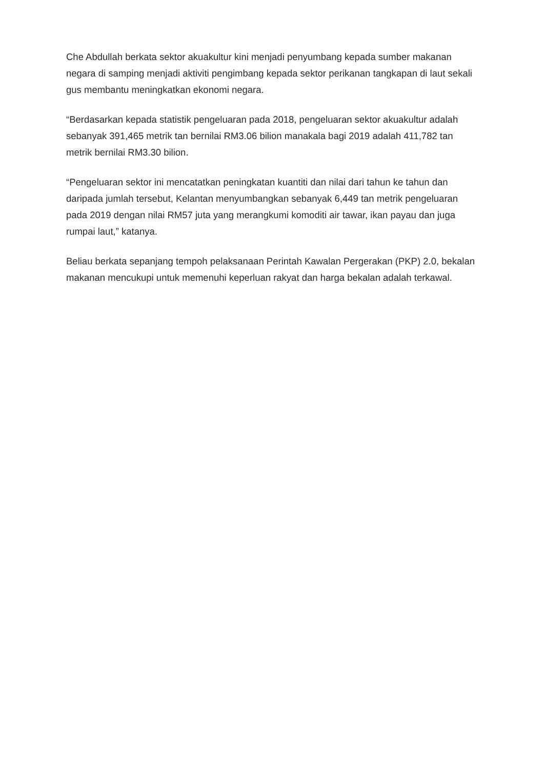Che Abdullah berkata sektor akuakultur kini menjadi penyumbang kepada sumber makanan negara di samping menjadi aktiviti pengimbang kepada sektor perikanan tangkapan di laut sekali gus membantu meningkatkan ekonomi negara.
“Berdasarkan kepada statistik pengeluaran pada 2018, pengeluaran sektor akuakultur adalah sebanyak 391,465 metrik tan bernilai RM3.06 bilion manakala bagi 2019 adalah 411,782 tan metrik bernilai RM3.30 bilion.
“Pengeluaran sektor ini mencatatkan peningkatan kuantiti dan nilai dari tahun ke tahun dan daripada jumlah tersebut, Kelantan menyumbangkan sebanyak 6,449 tan metrik pengeluaran pada 2019 dengan nilai RM57 juta yang merangkumi komoditi air tawar, ikan payau dan juga rumpai laut,” katanya.
Beliau berkata sepanjang tempoh pelaksanaan Perintah Kawalan Pergerakan (PKP) 2.0, bekalan makanan mencukupi untuk memenuhi keperluan rakyat dan harga bekalan adalah terkawal.